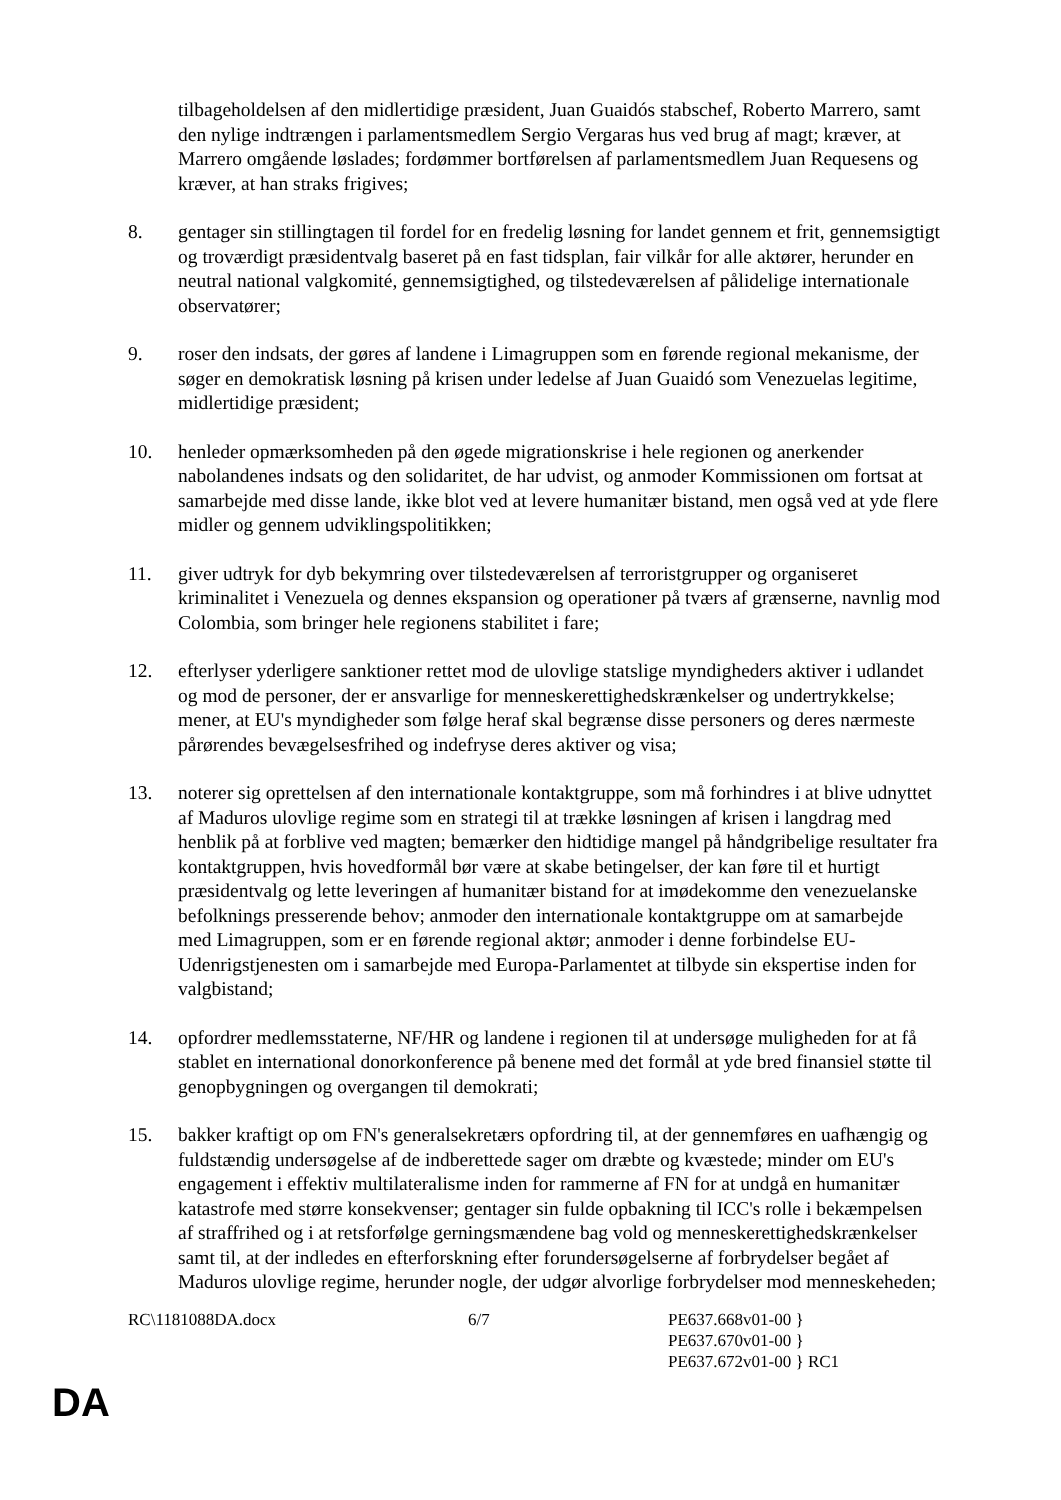tilbageholdelsen af den midlertidige præsident, Juan Guaidós stabschef, Roberto Marrero, samt den nylige indtrængen i parlamentsmedlem Sergio Vergaras hus ved brug af magt; kræver, at Marrero omgående løslades; fordømmer bortførelsen af parlamentsmedlem Juan Requesens og kræver, at han straks frigives;
8. gentager sin stillingtagen til fordel for en fredelig løsning for landet gennem et frit, gennemsigtigt og troværdigt præsidentvalg baseret på en fast tidsplan, fair vilkår for alle aktører, herunder en neutral national valgkomité, gennemsigtighed, og tilstedeværelsen af pålidelige internationale observatører;
9. roser den indsats, der gøres af landene i Limagruppen som en førende regional mekanisme, der søger en demokratisk løsning på krisen under ledelse af Juan Guaidó som Venezuelas legitime, midlertidige præsident;
10. henleder opmærksomheden på den øgede migrationskrise i hele regionen og anerkender nabolandenes indsats og den solidaritet, de har udvist, og anmoder Kommissionen om fortsat at samarbejde med disse lande, ikke blot ved at levere humanitær bistand, men også ved at yde flere midler og gennem udviklingspolitikken;
11. giver udtryk for dyb bekymring over tilstedeværelsen af terroristgrupper og organiseret kriminalitet i Venezuela og dennes ekspansion og operationer på tværs af grænserne, navnlig mod Colombia, som bringer hele regionens stabilitet i fare;
12. efterlyser yderligere sanktioner rettet mod de ulovlige statslige myndigheders aktiver i udlandet og mod de personer, der er ansvarlige for menneskerettighedskrænkelser og undertrykkelse; mener, at EU's myndigheder som følge heraf skal begrænse disse personers og deres nærmeste pårørendes bevægelsesfrihed og indefryse deres aktiver og visa;
13. noterer sig oprettelsen af den internationale kontaktgruppe, som må forhindres i at blive udnyttet af Maduros ulovlige regime som en strategi til at trække løsningen af krisen i langdrag med henblik på at forblive ved magten; bemærker den hidtidige mangel på håndgribelige resultater fra kontaktgruppen, hvis hovedformål bør være at skabe betingelser, der kan føre til et hurtigt præsidentvalg og lette leveringen af humanitær bistand for at imødekomme den venezuelanske befolknings presserende behov; anmoder den internationale kontaktgruppe om at samarbejde med Limagruppen, som er en førende regional aktør; anmoder i denne forbindelse EU-Udenrigstjenesten om i samarbejde med Europa-Parlamentet at tilbyde sin ekspertise inden for valgbistand;
14. opfordrer medlemsstaterne, NF/HR og landene i regionen til at undersøge muligheden for at få stablet en international donorkonference på benene med det formål at yde bred finansiel støtte til genopbygningen og overgangen til demokrati;
15. bakker kraftigt op om FN's generalsekretærs opfordring til, at der gennemføres en uafhængig og fuldstændig undersøgelse af de indberettede sager om dræbte og kvæstede; minder om EU's engagement i effektiv multilateralisme inden for rammerne af FN for at undgå en humanitær katastrofe med større konsekvenser; gentager sin fulde opbakning til ICC's rolle i bekæmpelsen af straffrihed og i at retsforfølge gerningsmændene bag vold og menneskerettighedskrænkelser samt til, at der indledes en efterforskning efter forundersøgelserne af forbrydelser begået af Maduros ulovlige regime, herunder nogle, der udgør alvorlige forbrydelser mod menneskeheden;
RC\1181088DA.docx 6/7 PE637.668v01-00 }
PE637.670v01-00 }
PE637.672v01-00 } RC1
DA